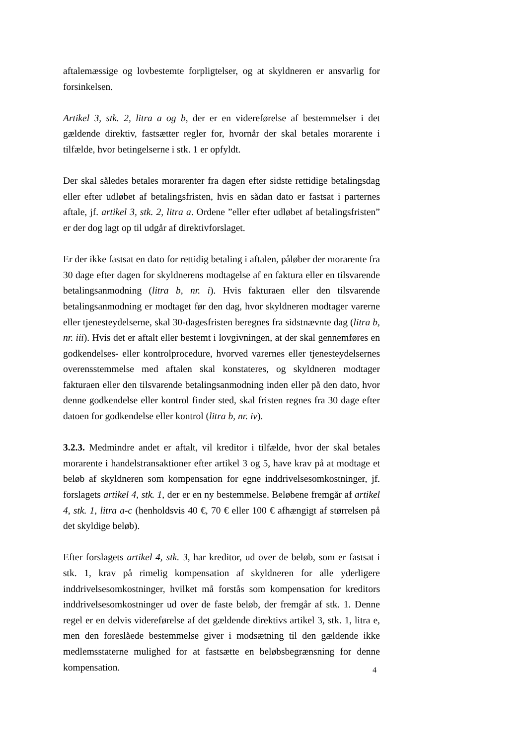aftalemæssige og lovbestemte forpligtelser, og at skyldneren er ansvarlig for forsinkelsen.
Artikel 3, stk. 2, litra a og b, der er en videreførelse af bestemmelser i det gældende direktiv, fastsætter regler for, hvornår der skal betales morarente i tilfælde, hvor betingelserne i stk. 1 er opfyldt.
Der skal således betales morarenter fra dagen efter sidste rettidige betalingsdag eller efter udløbet af betalingsfristen, hvis en sådan dato er fastsat i parternes aftale, jf. artikel 3, stk. 2, litra a. Ordene ”eller efter udløbet af betalingsfristen” er der dog lagt op til udgår af direktivforslaget.
Er der ikke fastsat en dato for rettidig betaling i aftalen, påløber der morarente fra 30 dage efter dagen for skyldnerens modtagelse af en faktura eller en tilsvarende betalingsanmodning (litra b, nr. i). Hvis fakturaen eller den tilsvarende betalingsanmodning er modtaget før den dag, hvor skyldneren modtager varerne eller tjenesteydelserne, skal 30-dagesfristen beregnes fra sidstnævnte dag (litra b, nr. iii). Hvis det er aftalt eller bestemt i lovgivningen, at der skal gennemføres en godkendelses- eller kontrolprocedure, hvorved varernes eller tjenesteydelsernes overensstemmelse med aftalen skal konstateres, og skyldneren modtager fakturaen eller den tilsvarende betalingsanmodning inden eller på den dato, hvor denne godkendelse eller kontrol finder sted, skal fristen regnes fra 30 dage efter datoen for godkendelse eller kontrol (litra b, nr. iv).
3.2.3. Medmindre andet er aftalt, vil kreditor i tilfælde, hvor der skal betales morarente i handelstransaktioner efter artikel 3 og 5, have krav på at modtage et beløb af skyldneren som kompensation for egne inddrivelsesomkostninger, jf. forslagets artikel 4, stk. 1, der er en ny bestemmelse. Beløbene fremgår af artikel 4, stk. 1, litra a-c (henholdsvis 40 €, 70 € eller 100 € afhængigt af størrelsen på det skyldige beløb).
Efter forslagets artikel 4, stk. 3, har kreditor, ud over de beløb, som er fastsat i stk. 1, krav på rimelig kompensation af skyldneren for alle yderligere inddrivelsesomkostninger, hvilket må forstås som kompensation for kreditors inddrivelsesomkostninger ud over de faste beløb, der fremgår af stk. 1. Denne regel er en delvis videreførelse af det gældende direktivs artikel 3, stk. 1, litra e, men den foreslåede bestemmelse giver i modsætning til den gældende ikke medlemsstaterne mulighed for at fastsætte en beløbsbegrænsning for denne kompensation.
4